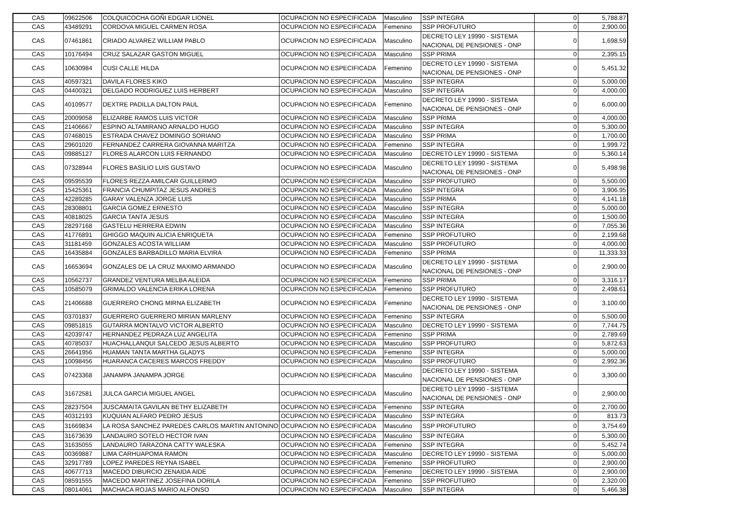| CAS | 09622506 | COLQUICOCHA GOÑI EDGAR LIONEL | OCUPACION NO ESPECIFICADA | Masculino | SSP INTEGRA | 0 | 5,788.87 |
| CAS | 43489291 | CORDOVA MIGUEL CARMEN ROSA | OCUPACION NO ESPECIFICADA | Femenino | SSP PROFUTURO | 0 | 2,900.00 |
| CAS | 07461861 | CRIADO ALVAREZ WILLIAM PABLO | OCUPACION NO ESPECIFICADA | Masculino | DECRETO LEY 19990 - SISTEMA NACIONAL DE PENSIONES - ONP | 0 | 1,698.59 |
| CAS | 10176494 | CRUZ SALAZAR GASTON MIGUEL | OCUPACION NO ESPECIFICADA | Masculino | SSP PRIMA | 0 | 2,395.15 |
| CAS | 10630984 | CUSI CALLE HILDA | OCUPACION NO ESPECIFICADA | Femenino | DECRETO LEY 19990 - SISTEMA NACIONAL DE PENSIONES - ONP | 0 | 5,451.32 |
| CAS | 40597321 | DAVILA FLORES KIKO | OCUPACION NO ESPECIFICADA | Masculino | SSP INTEGRA | 0 | 5,000.00 |
| CAS | 04400321 | DELGADO RODRIGUEZ LUIS HERBERT | OCUPACION NO ESPECIFICADA | Masculino | SSP INTEGRA | 0 | 4,000.00 |
| CAS | 40109577 | DEXTRE PADILLA DALTON PAUL | OCUPACION NO ESPECIFICADA | Femenino | DECRETO LEY 19990 - SISTEMA NACIONAL DE PENSIONES - ONP | 0 | 6,000.00 |
| CAS | 20009058 | ELIZARBE RAMOS LUIS VICTOR | OCUPACION NO ESPECIFICADA | Masculino | SSP PRIMA | 0 | 4,000.00 |
| CAS | 21406667 | ESPINO ALTAMIRANO ARNALDO HUGO | OCUPACION NO ESPECIFICADA | Masculino | SSP INTEGRA | 0 | 5,300.00 |
| CAS | 07468015 | ESTRADA CHAVEZ DOMINGO SORIANO | OCUPACION NO ESPECIFICADA | Masculino | SSP PRIMA | 0 | 1,700.00 |
| CAS | 29601020 | FERNANDEZ CARRERA GIOVANNA MARITZA | OCUPACION NO ESPECIFICADA | Femenino | SSP INTEGRA | 0 | 1,999.72 |
| CAS | 09885127 | FLORES ALARCON LUIS FERNANDO | OCUPACION NO ESPECIFICADA | Masculino | DECRETO LEY 19990 - SISTEMA | 0 | 5,360.14 |
| CAS | 07328944 | FLORES BASILIO LUIS GUSTAVO | OCUPACION NO ESPECIFICADA | Masculino | DECRETO LEY 19990 - SISTEMA NACIONAL DE PENSIONES - ONP | 0 | 5,498.98 |
| CAS | 09595539 | FLORES REZZA AMILCAR GUILLERMO | OCUPACION NO ESPECIFICADA | Masculino | SSP PROFUTURO | 0 | 5,500.00 |
| CAS | 15425361 | FRANCIA CHUMPITAZ JESUS ANDRES | OCUPACION NO ESPECIFICADA | Masculino | SSP INTEGRA | 0 | 3,906.95 |
| CAS | 42289285 | GARAY VALENZA JORGE LUIS | OCUPACION NO ESPECIFICADA | Masculino | SSP PRIMA | 0 | 4,141.18 |
| CAS | 28308801 | GARCIA GOMEZ ERNESTO | OCUPACION NO ESPECIFICADA | Masculino | SSP INTEGRA | 0 | 5,000.00 |
| CAS | 40818025 | GARCIA TANTA JESUS | OCUPACION NO ESPECIFICADA | Masculino | SSP INTEGRA | 0 | 1,500.00 |
| CAS | 28297168 | GASTELU HERRERA EDWIN | OCUPACION NO ESPECIFICADA | Masculino | SSP INTEGRA | 0 | 7,055.36 |
| CAS | 41776891 | GHIGGO MAQUIN ALICIA ENRIQUETA | OCUPACION NO ESPECIFICADA | Femenino | SSP PROFUTURO | 0 | 2,199.68 |
| CAS | 31181459 | GONZALES ACOSTA WILLIAM | OCUPACION NO ESPECIFICADA | Masculino | SSP PROFUTURO | 0 | 4,000.00 |
| CAS | 16435884 | GONZALES BARBADILLO MARIA ELVIRA | OCUPACION NO ESPECIFICADA | Femenino | SSP PRIMA | 0 | 11,333.33 |
| CAS | 16653694 | GONZALES DE LA CRUZ MAXIMO ARMANDO | OCUPACION NO ESPECIFICADA | Masculino | DECRETO LEY 19990 - SISTEMA NACIONAL DE PENSIONES - ONP | 0 | 2,900.00 |
| CAS | 10562737 | GRANDEZ VENTURA MELBA ALEIDA | OCUPACION NO ESPECIFICADA | Femenino | SSP PRIMA | 0 | 3,316.17 |
| CAS | 10585079 | GRIMALDO VALENCIA ERIKA LORENA | OCUPACION NO ESPECIFICADA | Femenino | SSP PROFUTURO | 0 | 2,498.61 |
| CAS | 21406688 | GUERRERO CHONG MIRNA ELIZABETH | OCUPACION NO ESPECIFICADA | Femenino | DECRETO LEY 19990 - SISTEMA NACIONAL DE PENSIONES - ONP | 0 | 3,100.00 |
| CAS | 03701837 | GUERRERO GUERRERO MIRIAN MARLENY | OCUPACION NO ESPECIFICADA | Femenino | SSP INTEGRA | 0 | 5,500.00 |
| CAS | 09851815 | GUTARRA MONTALVO VICTOR ALBERTO | OCUPACION NO ESPECIFICADA | Masculino | DECRETO LEY 19990 - SISTEMA | 0 | 7,744.75 |
| CAS | 42039747 | HERNANDEZ PEDRAZA LUZ ANGELITA | OCUPACION NO ESPECIFICADA | Femenino | SSP PRIMA | 0 | 2,789.69 |
| CAS | 40785037 | HUACHALLANQUI SALCEDO JESUS ALBERTO | OCUPACION NO ESPECIFICADA | Masculino | SSP PROFUTURO | 0 | 5,872.63 |
| CAS | 26641956 | HUAMAN TANTA MARTHA GLADYS | OCUPACION NO ESPECIFICADA | Femenino | SSP INTEGRA | 0 | 5,000.00 |
| CAS | 10098456 | HUARANCA CACERES MARCOS FREDDY | OCUPACION NO ESPECIFICADA | Masculino | SSP PROFUTURO | 0 | 2,992.36 |
| CAS | 07423368 | JANAMPA JANAMPA JORGE | OCUPACION NO ESPECIFICADA | Masculino | DECRETO LEY 19990 - SISTEMA NACIONAL DE PENSIONES - ONP | 0 | 3,300.00 |
| CAS | 31672581 | JULCA GARCIA MIGUEL ANGEL | OCUPACION NO ESPECIFICADA | Masculino | DECRETO LEY 19990 - SISTEMA NACIONAL DE PENSIONES - ONP | 0 | 2,900.00 |
| CAS | 28237504 | JUSCAMAITA GAVILAN BETHY ELIZABETH | OCUPACION NO ESPECIFICADA | Femenino | SSP INTEGRA | 0 | 2,700.00 |
| CAS | 40312193 | KUQUIAN ALFARO PEDRO JESUS | OCUPACION NO ESPECIFICADA | Masculino | SSP INTEGRA | 0 | 813.73 |
| CAS | 31669834 | LA ROSA SANCHEZ PAREDES CARLOS MARTIN ANTONINO | OCUPACION NO ESPECIFICADA | Masculino | SSP PROFUTURO | 0 | 3,754.69 |
| CAS | 31673639 | LANDAURO SOTELO HECTOR IVAN | OCUPACION NO ESPECIFICADA | Masculino | SSP INTEGRA | 0 | 5,300.00 |
| CAS | 31635055 | LANDAURO TARAZONA CATTY WALESKA | OCUPACION NO ESPECIFICADA | Femenino | SSP INTEGRA | 0 | 5,452.74 |
| CAS | 00369887 | LIMA CARHUAPOMA RAMON | OCUPACION NO ESPECIFICADA | Masculino | DECRETO LEY 19990 - SISTEMA | 0 | 5,000.00 |
| CAS | 32917789 | LOPEZ PAREDES REYNA ISABEL | OCUPACION NO ESPECIFICADA | Femenino | SSP PROFUTURO | 0 | 2,900.00 |
| CAS | 40677713 | MACEDO DIBURCIO ZENAIDA AIDE | OCUPACION NO ESPECIFICADA | Femenino | DECRETO LEY 19990 - SISTEMA | 0 | 2,900.00 |
| CAS | 08591555 | MACEDO MARTINEZ JOSEFINA DORILA | OCUPACION NO ESPECIFICADA | Femenino | SSP PROFUTURO | 0 | 2,320.00 |
| CAS | 08014061 | MACHACA ROJAS MARIO ALFONSO | OCUPACION NO ESPECIFICADA | Masculino | SSP INTEGRA | 0 | 5,466.38 |